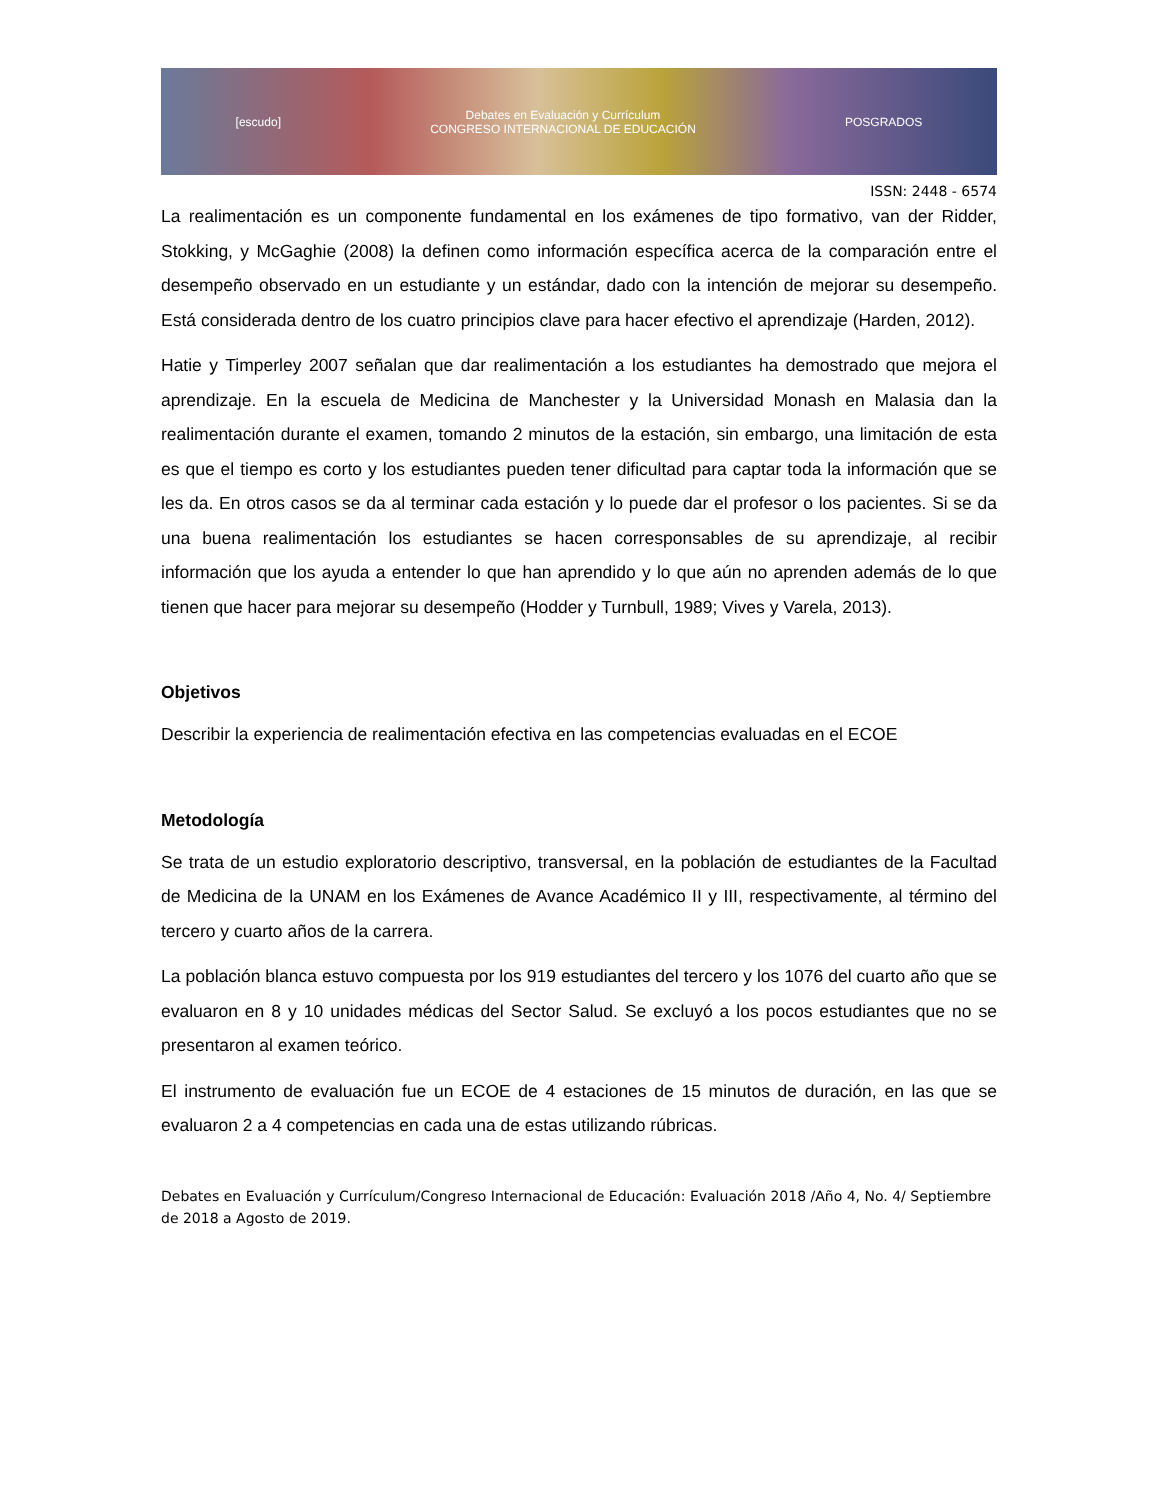[escudo] Debates en Evaluación y Currículum
CONGRESO INTERNACIONAL DE EDUCACIÓN POSGRADOS
ISSN: 2448 - 6574
La realimentación es un componente fundamental en los exámenes de tipo formativo, van der Ridder, Stokking, y McGaghie (2008) la definen como información específica acerca de la comparación entre el desempeño observado en un estudiante y un estándar, dado con la intención de mejorar su desempeño. Está considerada dentro de los cuatro principios clave para hacer efectivo el aprendizaje (Harden, 2012).
Hatie y Timperley 2007 señalan que dar realimentación a los estudiantes ha demostrado que mejora el aprendizaje. En la escuela de Medicina de Manchester y la Universidad Monash en Malasia dan la realimentación durante el examen, tomando 2 minutos de la estación, sin embargo, una limitación de esta es que el tiempo es corto y los estudiantes pueden tener dificultad para captar toda la información que se les da. En otros casos se da al terminar cada estación y lo puede dar el profesor o los pacientes. Si se da una buena realimentación los estudiantes se hacen corresponsables de su aprendizaje, al recibir información que los ayuda a entender lo que han aprendido y lo que aún no aprenden además de lo que tienen que hacer para mejorar su desempeño (Hodder y Turnbull, 1989; Vives y Varela, 2013).
Objetivos
Describir la experiencia de realimentación efectiva en las competencias evaluadas en el ECOE
Metodología
Se trata de un estudio exploratorio descriptivo, transversal, en la población de estudiantes de la Facultad de Medicina de la UNAM en los Exámenes de Avance Académico II y III, respectivamente, al término del tercero y cuarto años de la carrera.
La población blanca estuvo compuesta por los 919 estudiantes del tercero y los 1076 del cuarto año que se evaluaron en 8 y 10 unidades médicas del Sector Salud. Se excluyó a los pocos estudiantes que no se presentaron al examen teórico.
El instrumento de evaluación fue un ECOE de 4 estaciones de 15 minutos de duración, en las que se evaluaron 2 a 4 competencias en cada una de estas utilizando rúbricas.
Debates en Evaluación y Currículum/Congreso Internacional de Educación: Evaluación 2018 /Año 4, No. 4/ Septiembre de 2018 a Agosto de 2019.